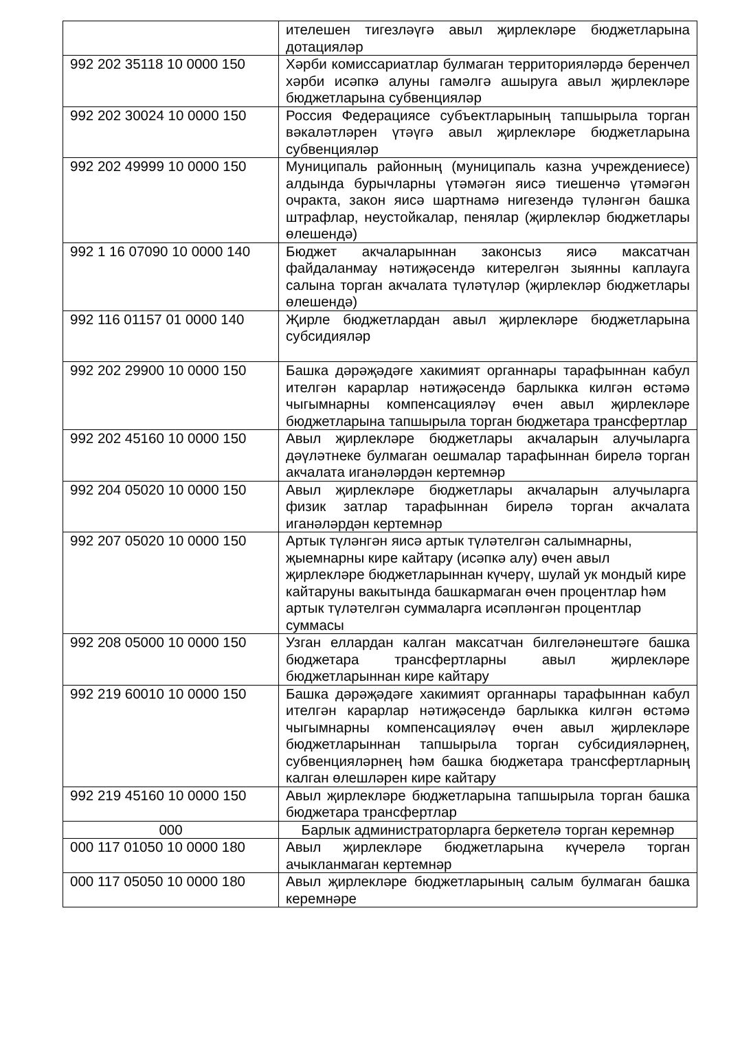| | ителешен тигезләүгә авыл җирлекләре бюджетларына дотацияләр |
| 992 202 35118 10 0000 150 | Хәрби комиссариатлар булмаган территорияләрдә беренчел хәрби исәпкә алуны гамәлгә ашыруга авыл җирлекләре бюджетларына субвенцияләр |
| 992 202 30024 10 0000 150 | Россия Федерациясе субъектларының тапшырыла торган вәкаләтләрен үтәүгә авыл җирлекләре бюджетларына субвенцияләр |
| 992 202 49999 10 0000 150 | Муниципаль районның (муниципаль казна учреждениесе) алдында бурычларны үтәмәгән яисә тиешенчә үтәмәгән очракта, закон яисә шартнамә нигезендә түләнгән башка штрафлар, неустойкалар, пенялар (җирлекләр бюджетлары өлешендә) |
| 992 1 16 07090 10 0000 140 | Бюджет акчаларыннан законсыз яисә максатчан файдаланмау нәтиҗәсендә китерелгән зыянны каплауга салына торган акчалата түләтүләр (җирлекләр бюджетлары өлешендә) |
| 992 116 01157 01 0000 140 | Җирле бюджетлардан авыл җирлекләре бюджетларына субсидияләр |
| 992 202 29900 10 0000 150 | Башка дәрәҗәдәге хакимият органнары тарафыннан кабул ителгән карарлар нәтиҗәсендә барлыкка килгән өстәмә чыгымнарны компенсацияләү өчен авыл җирлекләре бюджетларына тапшырыла торган бюджетара трансфертлар |
| 992 202 45160 10 0000 150 | Авыл җирлекләре бюджетлары акчаларын алучыларга дәүләтнеке булмаган оешмалар тарафыннан бирелә торган акчалата иганәләрдән кертемнәр |
| 992 204 05020 10 0000 150 | Авыл җирлекләре бюджетлары акчаларын алучыларга физик затлар тарафыннан бирелә торган акчалата иганәләрдән кертемнәр |
| 992 207 05020 10 0000 150 | Артык түләнгән яисә артык түләтелгән салымнарны, җыемнарны кире кайтару (исәпкә алу) өчен авыл җирлекләре бюджетларыннан күчерү, шулай ук мондый кире кайтаруны вакытында башкармаган өчен процентлар һәм артык түләтелгән суммаларга исәпләнгән процентлар суммасы |
| 992 208 05000 10 0000 150 | Узган еллардан калган максатчан билгеләнештәге башка бюджетара трансфертларны авыл җирлекләре бюджетларыннан кире кайтару |
| 992 219 60010 10 0000 150 | Башка дәрәҗәдәге хакимият органнары тарафыннан кабул ителгән карарлар нәтиҗәсендә барлыкка килгән өстәмә чыгымнарны компенсацияләү өчен авыл җирлекләре бюджетларыннан тапшырыла торган субсидияләрнең, субвенцияләрнең һәм башка бюджетара трансфертларның калган өлешләрен кире кайтару |
| 992 219 45160 10 0000 150 | Авыл җирлекләре бюджетларына тапшырыла торган башка бюджетара трансфертлар |
| 000 | Барлык администраторларга беркетелә торган керемнәр |
| 000 117 01050 10 0000 180 | Авыл җирлекләре бюджетларына күчерелә торган ачыкланмаган кертемнәр |
| 000 117 05050 10 0000 180 | Авыл җирлекләре бюджетларының салым булмаган башка керемнәре |